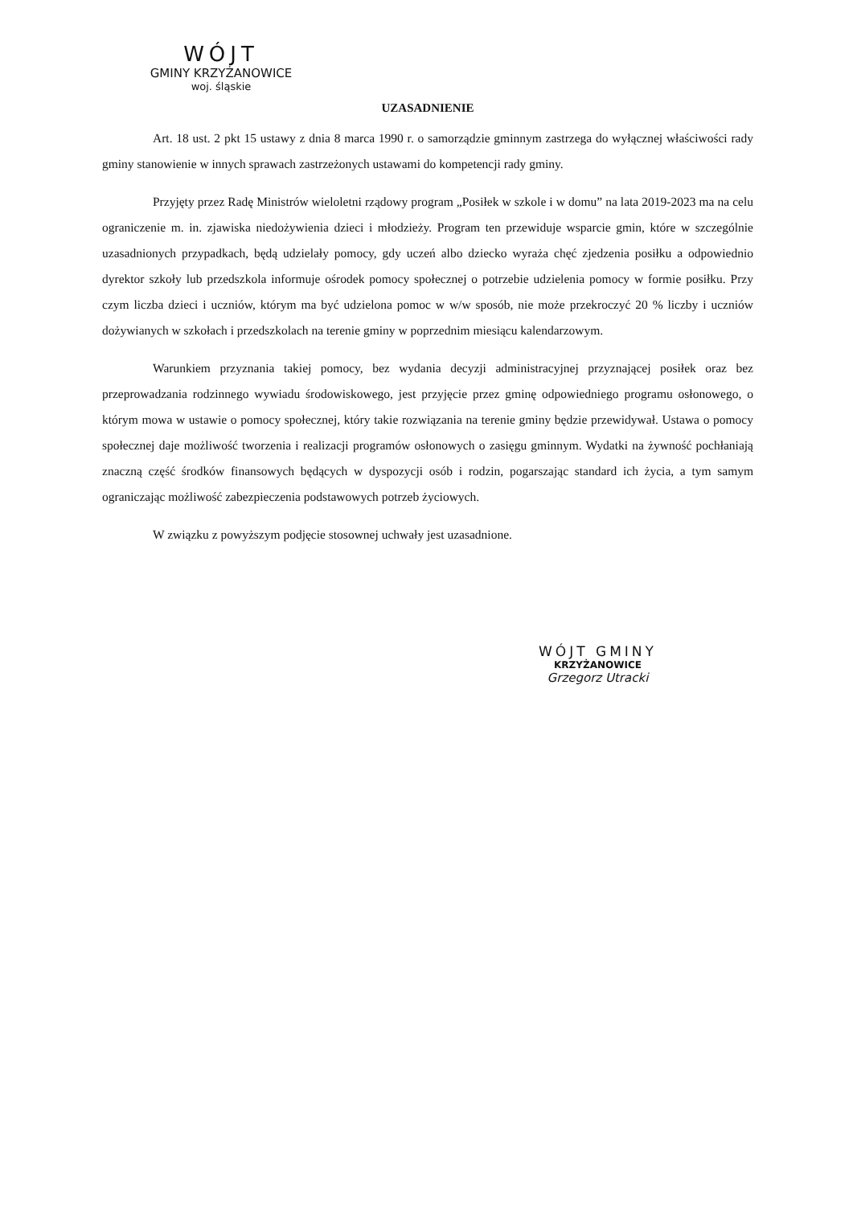WÓJT
GMINY KRZYŻANOWICE
woj. śląskie
UZASADNIENIE
Art. 18 ust. 2 pkt 15 ustawy z dnia 8 marca 1990 r. o samorządzie gminnym zastrzega do wyłącznej właściwości rady gminy stanowienie w innych sprawach zastrzeżonych ustawami do kompetencji rady gminy.
Przyjęty przez Radę Ministrów wieloletni rządowy program „Posiłek w szkole i w domu” na lata 2019-2023 ma na celu ograniczenie m. in. zjawiska niedożywienia dzieci i młodzieży. Program ten przewiduje wsparcie gmin, które w szczególnie uzasadnionych przypadkach, będą udzielały pomocy, gdy uczeń albo dziecko wyraża chęć zjedzenia posiłku a odpowiednio dyrektor szkoły lub przedszkola informuje ośrodek pomocy społecznej o potrzebie udzielenia pomocy w formie posiłku. Przy czym liczba dzieci i uczniów, którym ma być udzielona pomoc w w/w sposób, nie może przekroczyć 20 % liczby i uczniów dożywianych w szkołach i przedszkolach na terenie gminy w poprzednim miesiącu kalendarzowym.
Warunkiem przyznania takiej pomocy, bez wydania decyzji administracyjnej przyznającej posiłek oraz bez przeprowadzania rodzinnego wywiadu środowiskowego, jest przyjęcie przez gminę odpowiedniego programu osłonowego, o którym mowa w ustawie o pomocy społecznej, który takie rozwiązania na terenie gminy będzie przewidywał. Ustawa o pomocy społecznej daje możliwość tworzenia i realizacji programów osłonowych o zasięgu gminnym. Wydatki na żywność pochłaniają znaczną część środków finansowych będących w dyspozycji osób i rodzin, pogarszając standard ich życia, a tym samym ograniczając możliwość zabezpieczenia podstawowych potrzeb życiowych.
W związku z powyższym podjęcie stosownej uchwały jest uzasadnione.
WÓJT GMINY
KRZYŻANOWICE
Grzegorz Utracki